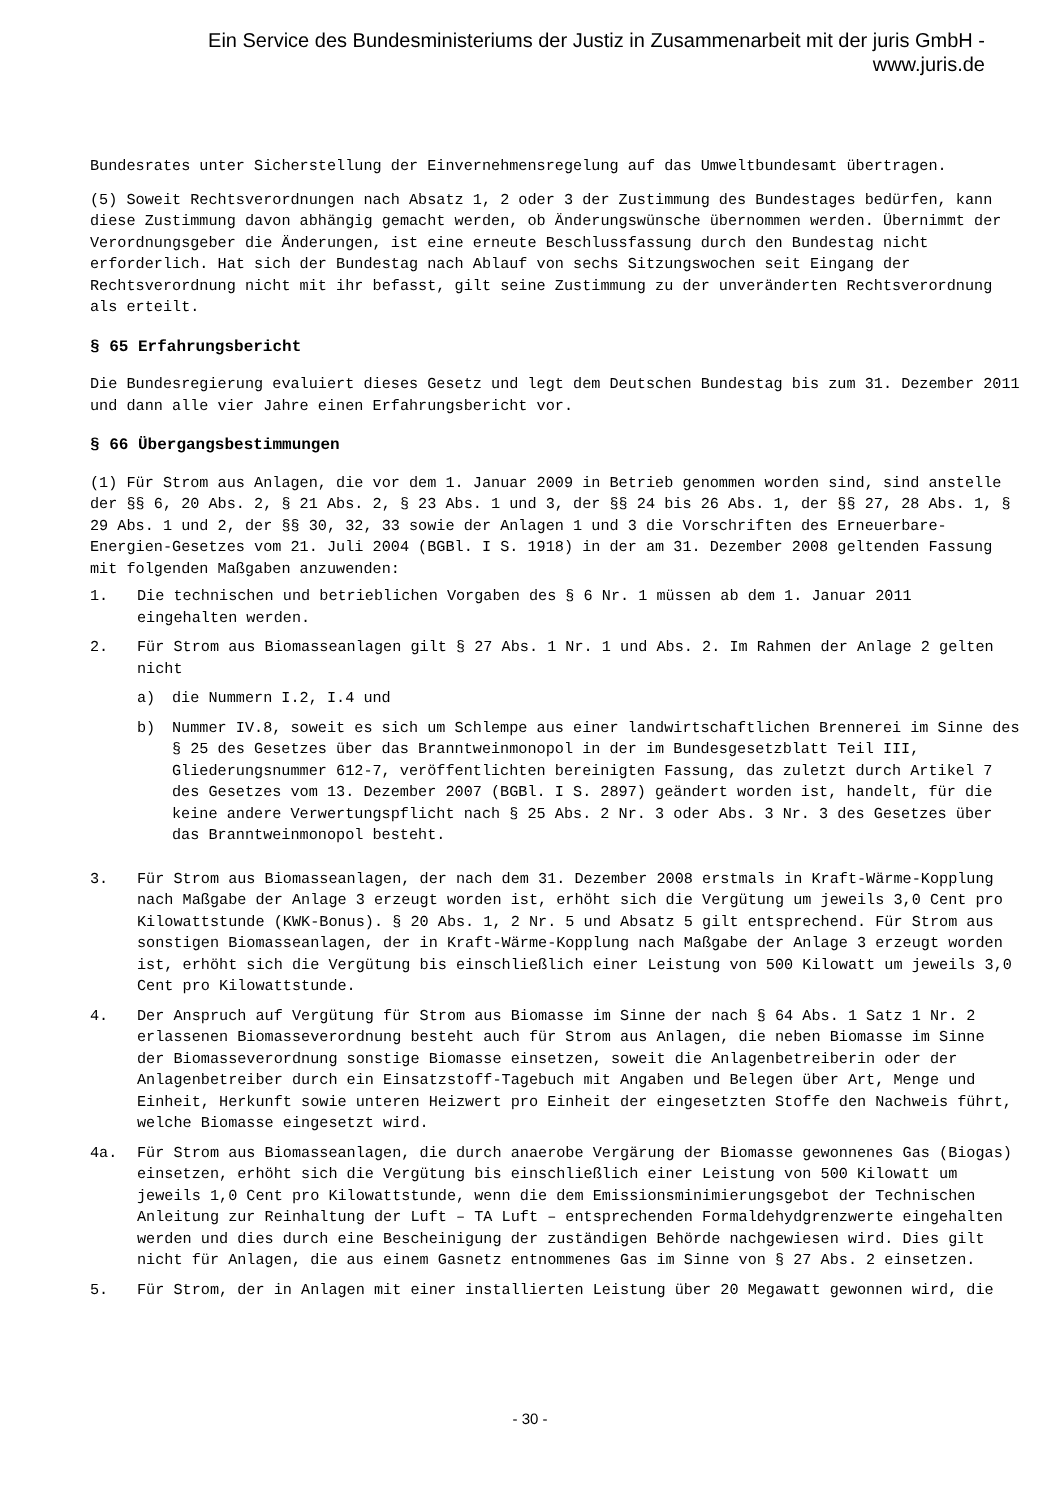Ein Service des Bundesministeriums der Justiz in Zusammenarbeit mit der juris GmbH -
www.juris.de
Bundesrates unter Sicherstellung der Einvernehmensregelung auf das Umweltbundesamt übertragen.
(5) Soweit Rechtsverordnungen nach Absatz 1, 2 oder 3 der Zustimmung des Bundestages bedürfen, kann diese Zustimmung davon abhängig gemacht werden, ob Änderungswünsche übernommen werden. Übernimmt der Verordnungsgeber die Änderungen, ist eine erneute Beschlussfassung durch den Bundestag nicht erforderlich. Hat sich der Bundestag nach Ablauf von sechs Sitzungswochen seit Eingang der Rechtsverordnung nicht mit ihr befasst, gilt seine Zustimmung zu der unveränderten Rechtsverordnung als erteilt.
§ 65 Erfahrungsbericht
Die Bundesregierung evaluiert dieses Gesetz und legt dem Deutschen Bundestag bis zum 31. Dezember 2011 und dann alle vier Jahre einen Erfahrungsbericht vor.
§ 66 Übergangsbestimmungen
(1) Für Strom aus Anlagen, die vor dem 1. Januar 2009 in Betrieb genommen worden sind, sind anstelle der §§ 6, 20 Abs. 2, § 21 Abs. 2, § 23 Abs. 1 und 3, der §§ 24 bis 26 Abs. 1, der §§ 27, 28 Abs. 1, § 29 Abs. 1 und 2, der §§ 30, 32, 33 sowie der Anlagen 1 und 3 die Vorschriften des Erneuerbare-Energien-Gesetzes vom 21. Juli 2004 (BGBl. I S. 1918) in der am 31. Dezember 2008 geltenden Fassung mit folgenden Maßgaben anzuwenden:
1. Die technischen und betrieblichen Vorgaben des § 6 Nr. 1 müssen ab dem 1. Januar 2011 eingehalten werden.
2. Für Strom aus Biomasseanlagen gilt § 27 Abs. 1 Nr. 1 und Abs. 2. Im Rahmen der Anlage 2 gelten nicht
a) die Nummern I.2, I.4 und
b) Nummer IV.8, soweit es sich um Schlempe aus einer landwirtschaftlichen Brennerei im Sinne des § 25 des Gesetzes über das Branntweinmonopol in der im Bundesgesetzblatt Teil III, Gliederungsnummer 612-7, veröffentlichten bereinigten Fassung, das zuletzt durch Artikel 7 des Gesetzes vom 13. Dezember 2007 (BGBl. I S. 2897) geändert worden ist, handelt, für die keine andere Verwertungspflicht nach § 25 Abs. 2 Nr. 3 oder Abs. 3 Nr. 3 des Gesetzes über das Branntweinmonopol besteht.
3. Für Strom aus Biomasseanlagen, der nach dem 31. Dezember 2008 erstmals in Kraft-Wärme-Kopplung nach Maßgabe der Anlage 3 erzeugt worden ist, erhöht sich die Vergütung um jeweils 3,0 Cent pro Kilowattstunde (KWK-Bonus). § 20 Abs. 1, 2 Nr. 5 und Absatz 5 gilt entsprechend. Für Strom aus sonstigen Biomasseanlagen, der in Kraft-Wärme-Kopplung nach Maßgabe der Anlage 3 erzeugt worden ist, erhöht sich die Vergütung bis einschließlich einer Leistung von 500 Kilowatt um jeweils 3,0 Cent pro Kilowattstunde.
4. Der Anspruch auf Vergütung für Strom aus Biomasse im Sinne der nach § 64 Abs. 1 Satz 1 Nr. 2 erlassenen Biomasseverordnung besteht auch für Strom aus Anlagen, die neben Biomasse im Sinne der Biomasseverordnung sonstige Biomasse einsetzen, soweit die Anlagenbetreiberin oder der Anlagenbetreiber durch ein Einsatzstoff-Tagebuch mit Angaben und Belegen über Art, Menge und Einheit, Herkunft sowie unteren Heizwert pro Einheit der eingesetzten Stoffe den Nachweis führt, welche Biomasse eingesetzt wird.
4a. Für Strom aus Biomasseanlagen, die durch anaerobe Vergärung der Biomasse gewonnenes Gas (Biogas) einsetzen, erhöht sich die Vergütung bis einschließlich einer Leistung von 500 Kilowatt um jeweils 1,0 Cent pro Kilowattstunde, wenn die dem Emissionsminimierungsgebot der Technischen Anleitung zur Reinhaltung der Luft – TA Luft – entsprechenden Formaldehydgrenzwerte eingehalten werden und dies durch eine Bescheinigung der zuständigen Behörde nachgewiesen wird. Dies gilt nicht für Anlagen, die aus einem Gasnetz entnommenes Gas im Sinne von § 27 Abs. 2 einsetzen.
5. Für Strom, der in Anlagen mit einer installierten Leistung über 20 Megawatt gewonnen wird, die
- 30 -